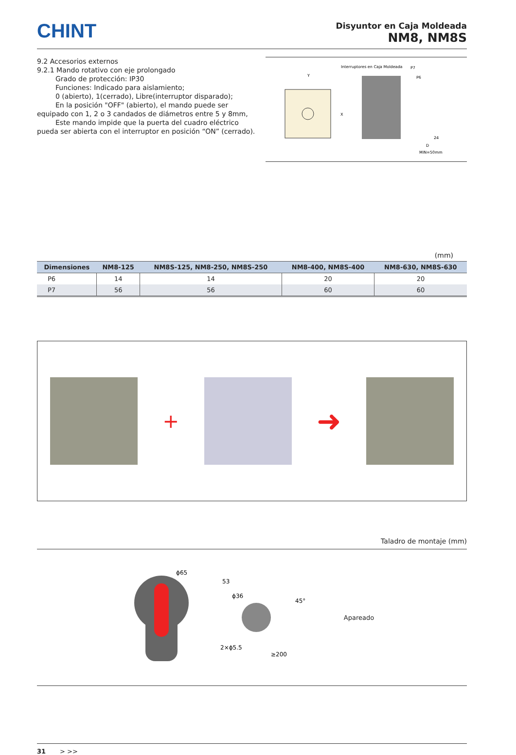CHINT
Disyuntor en Caja Moldeada
NM8, NM8S
9.2 Accesorios externos
9.2.1 Mando rotativo con eje prolongado
Grado de protección: IP30
Funciones: Indicado para aislamiento;
0 (abierto), 1(cerrado), Libre(interruptor disparado);
En la posición "OFF" (abierto), el mando puede ser
equipado con 1, 2 o 3 candados de diámetros entre 5 y 8mm,
Este mando impide que la puerta del cuadro eléctrico
pueda ser abierta con el interruptor en posición “ON” (cerrado).
Y
X
Interruptores en Caja Moldeada
P7
P6
24
D
MIN=50mm
(mm)
| Dimensiones | NM8-125 | NM8S-125, NM8-250, NM8S-250 | NM8-400, NM8S-400 | NM8-630, NM8S-630 |
| --- | --- | --- | --- | --- |
| P6 | 14 | 14 | 20 | 20 |
| P7 | 56 | 56 | 60 | 60 |
+
➜
Taladro de montaje (mm)
ϕ65
ϕ36
53
45°
2×ϕ5.5
≥200
Apareado
31 > >>